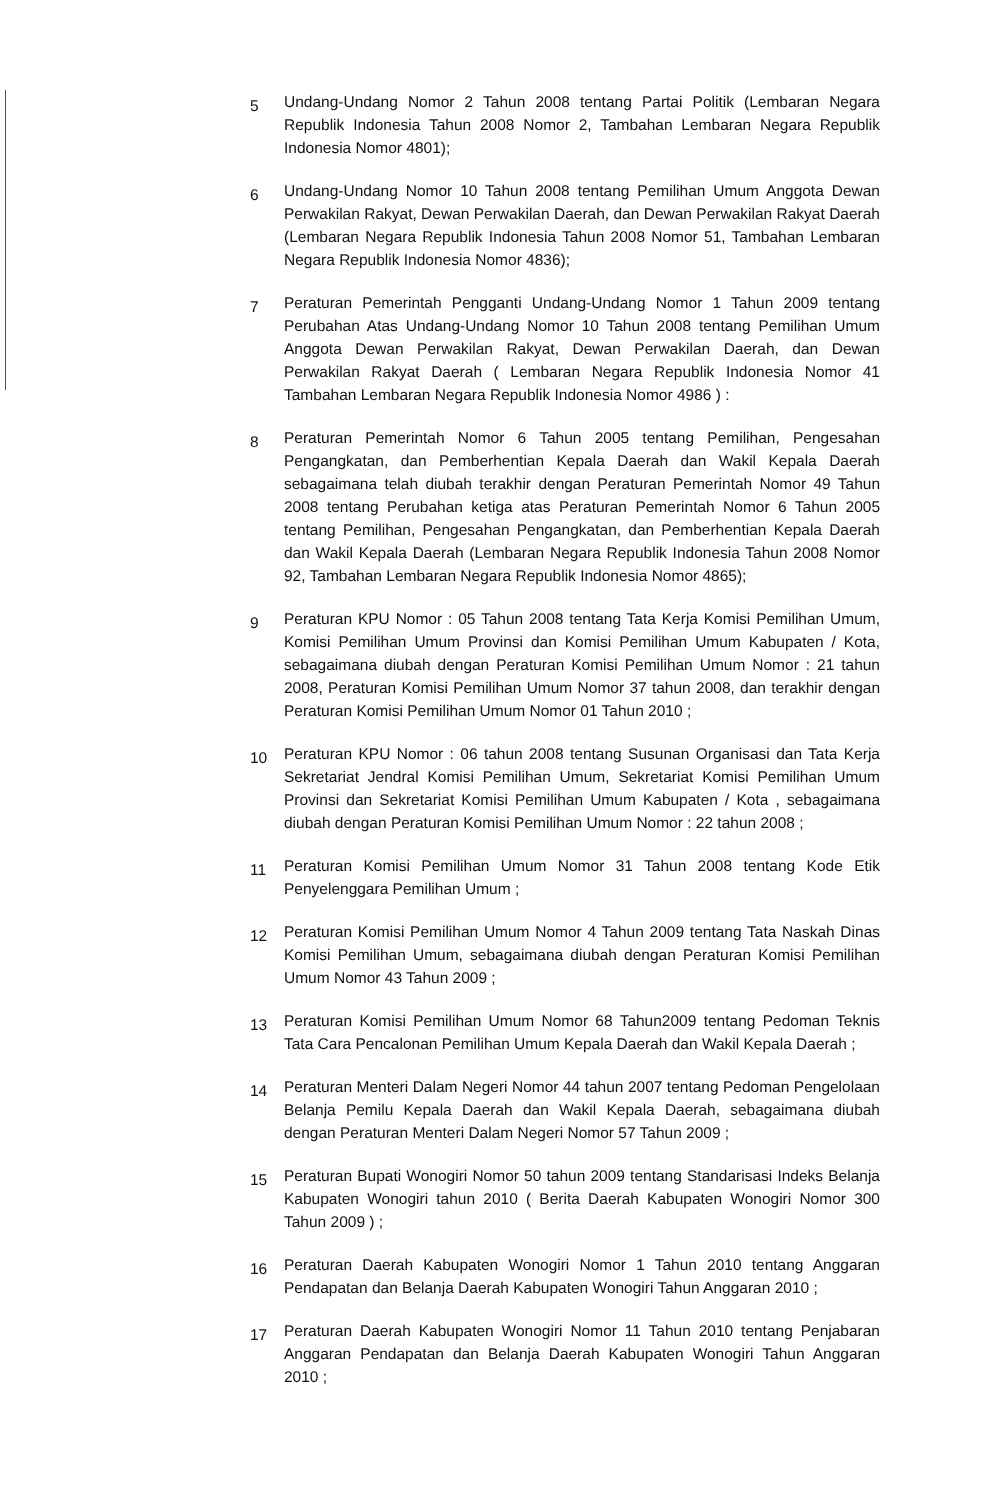5
Undang-Undang Nomor 2 Tahun 2008 tentang Partai Politik (Lembaran Negara Republik Indonesia Tahun 2008 Nomor 2, Tambahan Lembaran Negara Republik Indonesia Nomor 4801);
6
Undang-Undang Nomor 10 Tahun 2008 tentang Pemilihan Umum Anggota Dewan Perwakilan Rakyat, Dewan Perwakilan Daerah, dan Dewan Perwakilan Rakyat Daerah (Lembaran Negara Republik Indonesia Tahun 2008 Nomor 51, Tambahan Lembaran Negara Republik Indonesia Nomor 4836);
7
Peraturan Pemerintah Pengganti Undang-Undang Nomor 1 Tahun 2009 tentang Perubahan Atas Undang-Undang Nomor 10 Tahun 2008 tentang Pemilihan Umum Anggota Dewan Perwakilan Rakyat, Dewan Perwakilan Daerah, dan Dewan Perwakilan Rakyat Daerah ( Lembaran Negara Republik Indonesia Nomor 41 Tambahan Lembaran Negara Republik Indonesia Nomor 4986 ) :
8
Peraturan Pemerintah Nomor 6 Tahun 2005 tentang Pemilihan, Pengesahan Pengangkatan, dan Pemberhentian Kepala Daerah dan Wakil Kepala Daerah sebagaimana telah diubah terakhir dengan Peraturan Pemerintah Nomor 49 Tahun 2008 tentang Perubahan ketiga atas Peraturan Pemerintah Nomor 6 Tahun 2005 tentang Pemilihan, Pengesahan Pengangkatan, dan Pemberhentian Kepala Daerah dan Wakil Kepala Daerah (Lembaran Negara Republik Indonesia Tahun 2008 Nomor 92, Tambahan Lembaran Negara Republik Indonesia Nomor 4865);
9
Peraturan KPU Nomor : 05 Tahun 2008 tentang Tata Kerja Komisi Pemilihan Umum, Komisi Pemilihan Umum Provinsi dan Komisi Pemilihan Umum Kabupaten / Kota, sebagaimana diubah dengan Peraturan Komisi Pemilihan Umum Nomor : 21 tahun 2008, Peraturan Komisi Pemilihan Umum Nomor 37 tahun 2008, dan terakhir dengan Peraturan Komisi Pemilihan Umum Nomor 01 Tahun 2010 ;
10
Peraturan KPU Nomor : 06 tahun 2008 tentang Susunan Organisasi dan Tata Kerja Sekretariat Jendral Komisi Pemilihan Umum, Sekretariat Komisi Pemilihan Umum Provinsi dan Sekretariat Komisi Pemilihan Umum Kabupaten / Kota , sebagaimana diubah dengan Peraturan Komisi Pemilihan Umum Nomor : 22 tahun 2008 ;
11
Peraturan Komisi Pemilihan Umum Nomor 31 Tahun 2008 tentang Kode Etik Penyelenggara Pemilihan Umum ;
12
Peraturan Komisi Pemilihan Umum Nomor 4 Tahun 2009 tentang Tata Naskah Dinas Komisi Pemilihan Umum, sebagaimana diubah dengan Peraturan Komisi Pemilihan Umum Nomor 43 Tahun 2009 ;
13
Peraturan Komisi Pemilihan Umum Nomor 68 Tahun2009 tentang Pedoman Teknis Tata Cara Pencalonan Pemilihan Umum Kepala Daerah dan Wakil Kepala Daerah ;
14
Peraturan Menteri Dalam Negeri Nomor 44 tahun 2007 tentang Pedoman Pengelolaan Belanja Pemilu Kepala Daerah dan Wakil Kepala Daerah, sebagaimana diubah dengan Peraturan Menteri Dalam Negeri Nomor 57 Tahun 2009 ;
15
Peraturan Bupati Wonogiri Nomor 50 tahun 2009 tentang Standarisasi Indeks Belanja Kabupaten Wonogiri tahun 2010 ( Berita Daerah Kabupaten Wonogiri Nomor 300 Tahun 2009 ) ;
16
Peraturan Daerah Kabupaten Wonogiri Nomor 1 Tahun 2010 tentang Anggaran Pendapatan dan Belanja Daerah Kabupaten Wonogiri Tahun Anggaran 2010 ;
17
Peraturan Daerah Kabupaten Wonogiri Nomor 11 Tahun 2010 tentang Penjabaran Anggaran Pendapatan dan Belanja Daerah Kabupaten Wonogiri Tahun Anggaran 2010 ;